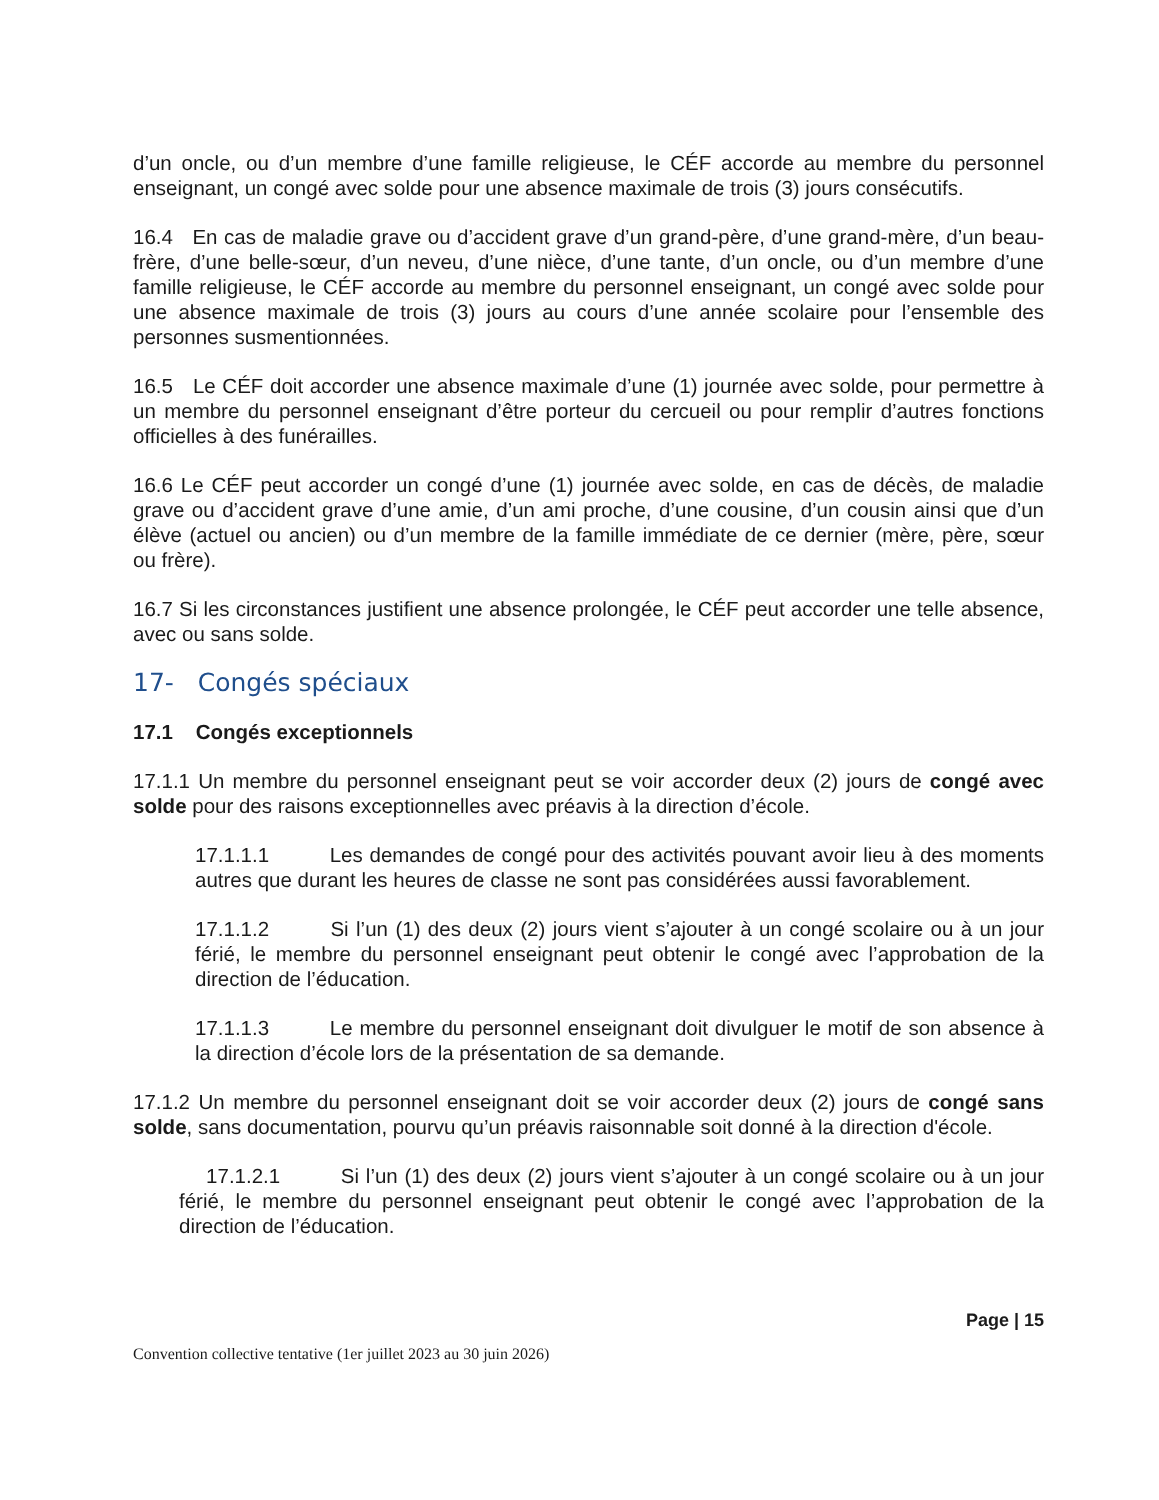d’un oncle, ou d’un membre d’une famille religieuse, le CÉF accorde au membre du personnel enseignant, un congé avec solde pour une absence maximale de trois (3) jours consécutifs.
16.4 En cas de maladie grave ou d’accident grave d’un grand-père, d’une grand-mère, d’un beau-frère, d’une belle-sœur, d’un neveu, d’une nièce, d’une tante, d’un oncle, ou d’un membre d’une famille religieuse, le CÉF accorde au membre du personnel enseignant, un congé avec solde pour une absence maximale de trois (3) jours au cours d’une année scolaire pour l’ensemble des personnes susmentionnées.
16.5 Le CÉF doit accorder une absence maximale d’une (1) journée avec solde, pour permettre à un membre du personnel enseignant d’être porteur du cercueil ou pour remplir d’autres fonctions officielles à des funérailles.
16.6 Le CÉF peut accorder un congé d’une (1) journée avec solde, en cas de décès, de maladie grave ou d’accident grave d’une amie, d’un ami proche, d’une cousine, d’un cousin ainsi que d’un élève (actuel ou ancien) ou d’un membre de la famille immédiate de ce dernier (mère, père, sœur ou frère).
16.7 Si les circonstances justifient une absence prolongée, le CÉF peut accorder une telle absence, avec ou sans solde.
17- Congés spéciaux
17.1 Congés exceptionnels
17.1.1 Un membre du personnel enseignant peut se voir accorder deux (2) jours de congé avec solde pour des raisons exceptionnelles avec préavis à la direction d’école.
17.1.1.1 Les demandes de congé pour des activités pouvant avoir lieu à des moments autres que durant les heures de classe ne sont pas considérées aussi favorablement.
17.1.1.2 Si l’un (1) des deux (2) jours vient s’ajouter à un congé scolaire ou à un jour férié, le membre du personnel enseignant peut obtenir le congé avec l’approbation de la direction de l’éducation.
17.1.1.3 Le membre du personnel enseignant doit divulguer le motif de son absence à la direction d’école lors de la présentation de sa demande.
17.1.2 Un membre du personnel enseignant doit se voir accorder deux (2) jours de congé sans solde, sans documentation, pourvu qu’un préavis raisonnable soit donné à la direction d'école.
17.1.2.1 Si l’un (1) des deux (2) jours vient s’ajouter à un congé scolaire ou à un jour férié, le membre du personnel enseignant peut obtenir le congé avec l’approbation de la direction de l’éducation.
Page | 15
Convention collective tentative (1er juillet 2023 au 30 juin 2026)